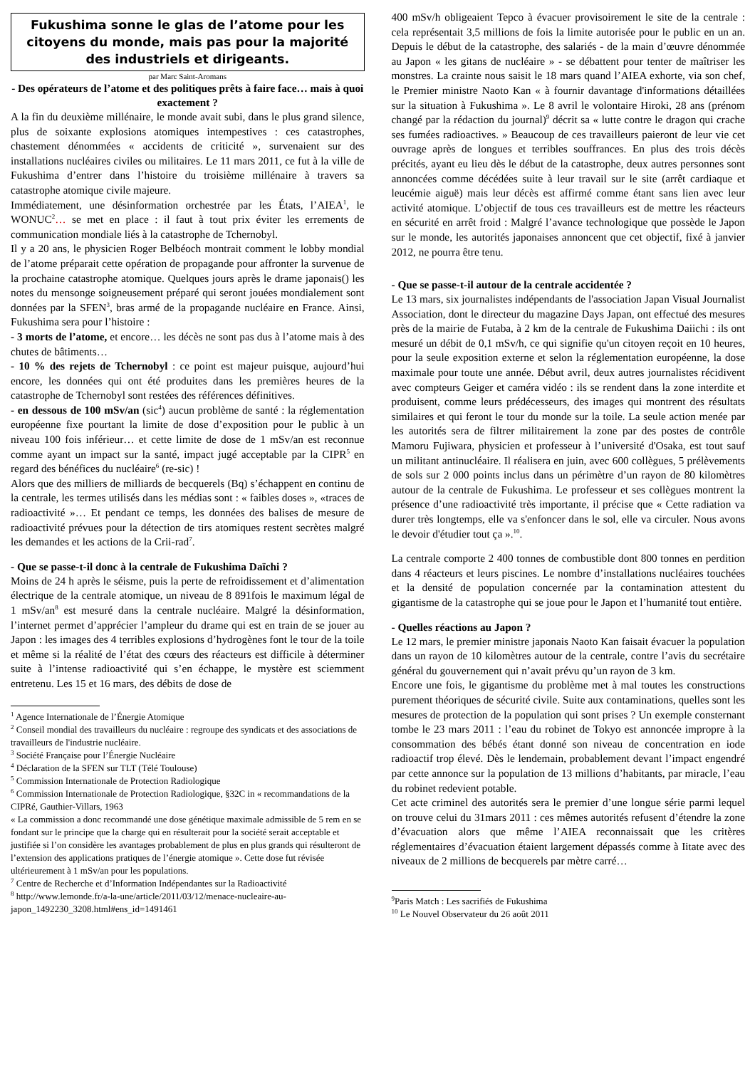Fukushima sonne le glas de l’atome pour les citoyens du monde, mais pas pour la majorité des industriels et dirigeants.
par Marc Saint-Aromans
- Des opérateurs de l’atome et des politiques prêts à faire face… mais à quoi exactement ?
A la fin du deuxième millénaire, le monde avait subi, dans le plus grand silence, plus de soixante explosions atomiques intempestives : ces catastrophes, chastement dénommées « accidents de criticité », survenaient sur des installations nucléaires civiles ou militaires. Le 11 mars 2011, ce fut à la ville de Fukushima d’entrer dans l’histoire du troisième millénaire à travers sa catastrophe atomique civile majeure.
Immédiatement, une désinformation orchestrée par les États, l’AIEA<sup>1</sup>, le WONUC<sup>2</sup>… se met en place : il faut à tout prix éviter les errements de communication mondiale liés à la catastrophe de Tchernobyl.
Il y a 20 ans, le physicien Roger Belbéoch montrait comment le lobby mondial de l’atome préparait cette opération de propagande pour affronter la survenue de la prochaine catastrophe atomique. Quelques jours après le drame japonais() les notes du mensonge soigneusement préparé qui seront jouées mondialement sont données par la SFEN<sup>3</sup>, bras armé de la propagande nucléaire en France. Ainsi, Fukushima sera pour l’histoire :
- 3 morts de l’atome, et encore… les décès ne sont pas dus à l’atome mais à des chutes de bâtiments…
- 10 % des rejets de Tchernobyl : ce point est majeur puisque, aujourd’hui encore, les données qui ont été produites dans les premières heures de la catastrophe de Tchernobyl sont restées des références définitives.
- en dessous de 100 mSv/an (sic<sup>4</sup>) aucun problème de santé : la réglementation européenne fixe pourtant la limite de dose d’exposition pour le public à un niveau 100 fois inférieur… et cette limite de dose de 1 mSv/an est reconnue comme ayant un impact sur la santé, impact jugé acceptable par la CIPR<sup>5</sup> en regard des bénéfices du nucléaire<sup>6</sup> (re-sic) !
Alors que des milliers de milliards de becquerels (Bq) s’échappent en continu de la centrale, les termes utilisés dans les médias sont : « faibles doses », «traces de radioactivité »… Et pendant ce temps, les données des balises de mesure de radioactivité prévues pour la détection de tirs atomiques restent secrètes malgré les demandes et les actions de la Crii-rad<sup>7</sup>.
- Que se passe-t-il donc à la centrale de Fukushima Daïchi ?
Moins de 24 h après le séisme, puis la perte de refroidissement et d’alimentation électrique de la centrale atomique, un niveau de 8 891fois le maximum légal de 1 mSv/an<sup>8</sup> est mesuré dans la centrale nucléaire. Malgré la désinformation, l’internet permet d’apprécier l’ampleur du drame qui est en train de se jouer au Japon : les images des 4 terribles explosions d’hydrogènes font le tour de la toile et même si la réalité de l’état des cœurs des réacteurs est difficile à déterminer suite à l’intense radioactivité qui s’en échappe, le mystère est sciemment entretenu. Les 15 et 16 mars, des débits de dose de
<sup>1</sup> Agence Internationale de l’Énergie Atomique
<sup>2</sup> Conseil mondial des travailleurs du nucléaire : regroupe des syndicats et des associations de travailleurs de l'industrie nucléaire.
<sup>3</sup> Société Française pour l’Énergie Nucléaire
<sup>4</sup> Déclaration de la SFEN sur TLT (Télé Toulouse)
<sup>5</sup> Commission Internationale de Protection Radiologique
<sup>6</sup> Commission Internationale de Protection Radiologique, §32C in « recommandations de la CIPRé, Gauthier-Villars, 1963
« La commission a donc recommandé une dose génétique maximale admissible de 5 rem en se fondant sur le principe que la charge qui en résulterait pour la société serait acceptable et justifiée si l’on considère les avantages probablement de plus en plus grands qui résulteront de l’extension des applications pratiques de l’énergie atomique ». Cette dose fut révisée ultérieurement à 1 mSv/an pour les populations.
<sup>7</sup> Centre de Recherche et d’Information Indépendantes sur la Radioactivité
<sup>8</sup> http://www.lemonde.fr/a-la-une/article/2011/03/12/menace-nucleaire-au-japon_1492230_3208.html#ens_id=1491461
400 mSv/h obligeaient Tepco à évacuer provisoirement le site de la centrale : cela représentait 3,5 millions de fois la limite autorisée pour le public en un an. Depuis le début de la catastrophe, des salariés - de la main d’œuvre dénommée au Japon « les gitans de nucléaire » - se débattent pour tenter de maîtriser les monstres. La crainte nous saisit le 18 mars quand l’AIEA exhorte, via son chef, le Premier ministre Naoto Kan « à fournir davantage d'informations détaillées sur la situation à Fukushima ». Le 8 avril le volontaire Hiroki, 28 ans (prénom changé par la rédaction du journal)<sup>9</sup> décrit sa « lutte contre le dragon qui crache ses fumées radioactives. » Beaucoup de ces travailleurs paieront de leur vie cet ouvrage après de longues et terribles souffrances. En plus des trois décès précités, ayant eu lieu dès le début de la catastrophe, deux autres personnes sont annoncées comme décédées suite à leur travail sur le site (arrêt cardiaque et leucémie aiguë) mais leur décès est affirmé comme étant sans lien avec leur activité atomique. L’objectif de tous ces travailleurs est de mettre les réacteurs en sécurité en arrêt froid : Malgré l’avance technologique que possède le Japon sur le monde, les autorités japonaises annoncent que cet objectif, fixé à janvier 2012, ne pourra être tenu.
- Que se passe-t-il autour de la centrale accidentée ?
Le 13 mars, six journalistes indépendants de l'association Japan Visual Journalist Association, dont le directeur du magazine Days Japan, ont effectué des mesures près de la mairie de Futaba, à 2 km de la centrale de Fukushima Daiichi : ils ont mesuré un débit de 0,1 mSv/h, ce qui signifie qu'un citoyen reçoit en 10 heures, pour la seule exposition externe et selon la réglementation européenne, la dose maximale pour toute une année. Début avril, deux autres journalistes récidivent avec compteurs Geiger et caméra vidéo : ils se rendent dans la zone interdite et produisent, comme leurs prédécesseurs, des images qui montrent des résultats similaires et qui feront le tour du monde sur la toile. La seule action menée par les autorités sera de filtrer militairement la zone par des postes de contrôle Mamoru Fujiwara, physicien et professeur à l’université d'Osaka, est tout sauf un militant antinucléaire. Il réalisera en juin, avec 600 collègues, 5 prélèvements de sols sur 2 000 points inclus dans un périmètre d’un rayon de 80 kilomètres autour de la centrale de Fukushima. Le professeur et ses collègues montrent la présence d’une radioactivité très importante, il précise que « Cette radiation va durer très longtemps, elle va s'enfoncer dans le sol, elle va circuler. Nous avons le devoir d'étudier tout ça ».<sup>10</sup>.
La centrale comporte 2 400 tonnes de combustible dont 800 tonnes en perdition dans 4 réacteurs et leurs piscines. Le nombre d’installations nucléaires touchées et la densité de population concernée par la contamination attestent du gigantisme de la catastrophe qui se joue pour le Japon et l’humanité tout entière.
- Quelles réactions au Japon ?
Le 12 mars, le premier ministre japonais Naoto Kan faisait évacuer la population dans un rayon de 10 kilomètres autour de la centrale, contre l’avis du secrétaire général du gouvernement qui n’avait prévu qu’un rayon de 3 km.
Encore une fois, le gigantisme du problème met à mal toutes les constructions purement théoriques de sécurité civile. Suite aux contaminations, quelles sont les mesures de protection de la population qui sont prises ? Un exemple consternant tombe le 23 mars 2011 : l’eau du robinet de Tokyo est annoncée impropre à la consommation des bébés étant donné son niveau de concentration en iode radioactif trop élevé. Dès le lendemain, probablement devant l’impact engendré par cette annonce sur la population de 13 millions d’habitants, par miracle, l’eau du robinet redevient potable.
Cet acte criminel des autorités sera le premier d’une longue série parmi lequel on trouve celui du 31mars 2011 : ces mêmes autorités refusent d’étendre la zone d’évacuation alors que même l’AIEA reconnaissait que les critères réglementaires d’évacuation étaient largement dépassés comme à Iitate avec des niveaux de 2 millions de becquerels par mètre carré…
<sup>9</sup> Paris Match : Les sacrifiés de Fukushima
<sup>10</sup> Le Nouvel Observateur du 26 août 2011